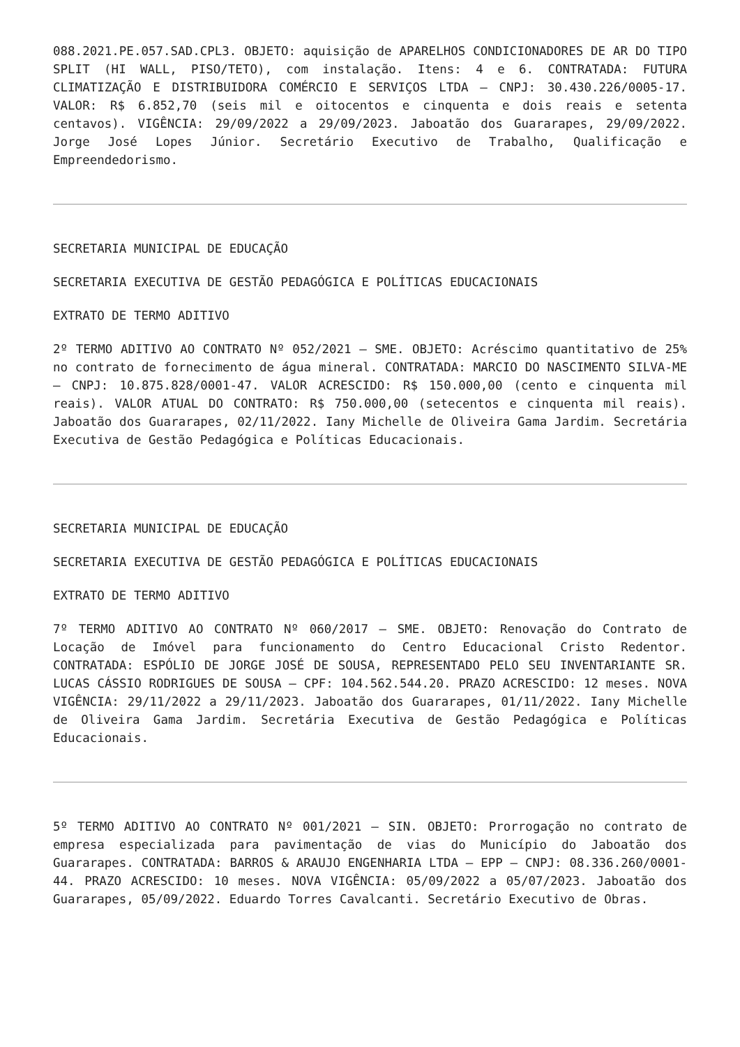088.2021.PE.057.SAD.CPL3. OBJETO: aquisição de APARELHOS CONDICIONADORES DE AR DO TIPO SPLIT (HI WALL, PISO/TETO), com instalação. Itens: 4 e 6. CONTRATADA: FUTURA CLIMATIZAÇÃO E DISTRIBUIDORA COMÉRCIO E SERVIÇOS LTDA – CNPJ: 30.430.226/0005-17. VALOR: R$ 6.852,70 (seis mil e oitocentos e cinquenta e dois reais e setenta centavos). VIGÊNCIA: 29/09/2022 a 29/09/2023. Jaboatão dos Guararapes, 29/09/2022. Jorge José Lopes Júnior. Secretário Executivo de Trabalho, Qualificação e Empreendedorismo.
SECRETARIA MUNICIPAL DE EDUCAÇÃO
SECRETARIA EXECUTIVA DE GESTÃO PEDAGÓGICA E POLÍTICAS EDUCACIONAIS
EXTRATO DE TERMO ADITIVO
2º TERMO ADITIVO AO CONTRATO Nº 052/2021 – SME. OBJETO: Acréscimo quantitativo de 25% no contrato de fornecimento de água mineral. CONTRATADA: MARCIO DO NASCIMENTO SILVA-ME – CNPJ: 10.875.828/0001-47. VALOR ACRESCIDO: R$ 150.000,00 (cento e cinquenta mil reais). VALOR ATUAL DO CONTRATO: R$ 750.000,00 (setecentos e cinquenta mil reais). Jaboatão dos Guararapes, 02/11/2022. Iany Michelle de Oliveira Gama Jardim. Secretária Executiva de Gestão Pedagógica e Políticas Educacionais.
SECRETARIA MUNICIPAL DE EDUCAÇÃO
SECRETARIA EXECUTIVA DE GESTÃO PEDAGÓGICA E POLÍTICAS EDUCACIONAIS
EXTRATO DE TERMO ADITIVO
7º TERMO ADITIVO AO CONTRATO Nº 060/2017 – SME. OBJETO: Renovação do Contrato de Locação de Imóvel para funcionamento do Centro Educacional Cristo Redentor. CONTRATADA: ESPÓLIO DE JORGE JOSÉ DE SOUSA, REPRESENTADO PELO SEU INVENTARIANTE SR. LUCAS CÁSSIO RODRIGUES DE SOUSA – CPF: 104.562.544.20. PRAZO ACRESCIDO: 12 meses. NOVA VIGÊNCIA: 29/11/2022 a 29/11/2023. Jaboatão dos Guararapes, 01/11/2022. Iany Michelle de Oliveira Gama Jardim. Secretária Executiva de Gestão Pedagógica e Políticas Educacionais.
5º TERMO ADITIVO AO CONTRATO Nº 001/2021 – SIN. OBJETO: Prorrogação no contrato de empresa especializada para pavimentação de vias do Município do Jaboatão dos Guararapes. CONTRATADA: BARROS & ARAUJO ENGENHARIA LTDA – EPP – CNPJ: 08.336.260/0001-44. PRAZO ACRESCIDO: 10 meses. NOVA VIGÊNCIA: 05/09/2022 a 05/07/2023. Jaboatão dos Guararapes, 05/09/2022. Eduardo Torres Cavalcanti. Secretário Executivo de Obras.